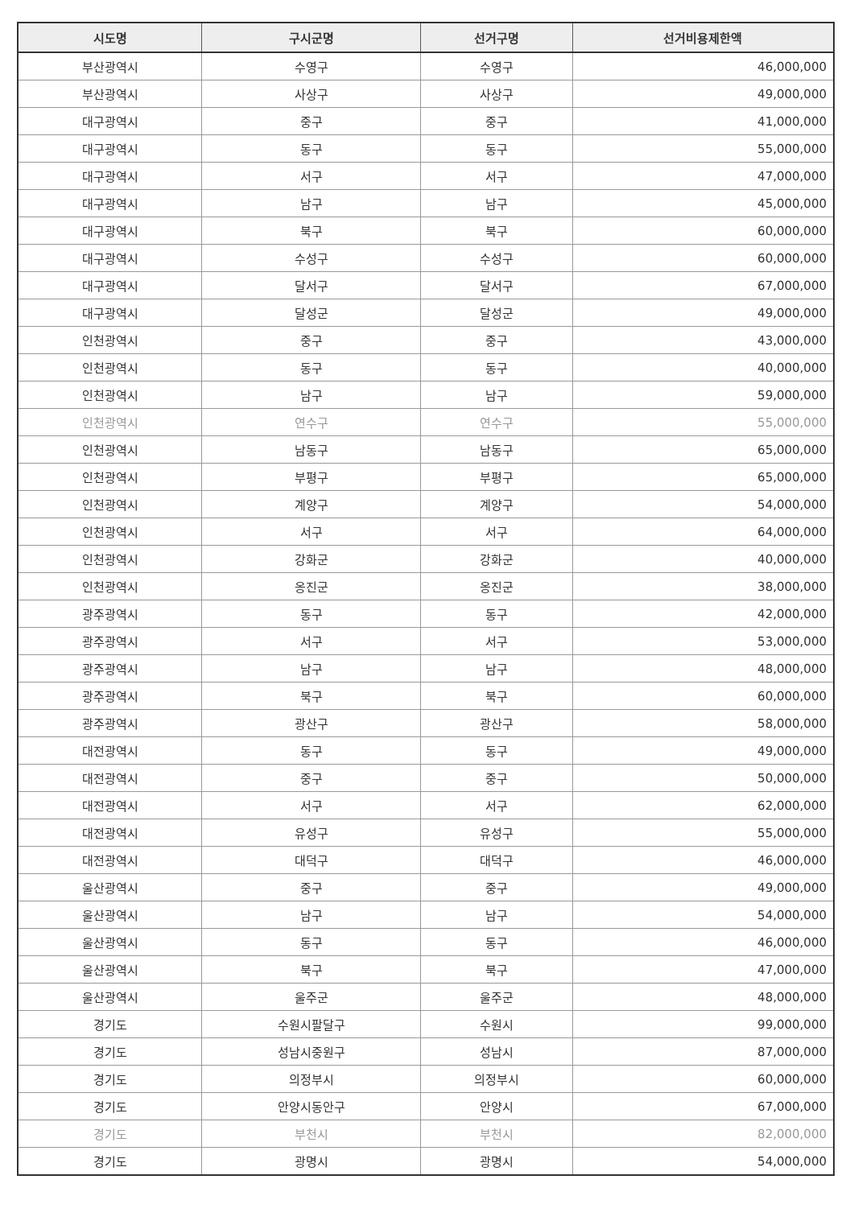| 시도명 | 구시군명 | 선거구명 | 선거비용제한액 |
| --- | --- | --- | --- |
| 부산광역시 | 수영구 | 수영구 | 46,000,000 |
| 부산광역시 | 사상구 | 사상구 | 49,000,000 |
| 대구광역시 | 중구 | 중구 | 41,000,000 |
| 대구광역시 | 동구 | 동구 | 55,000,000 |
| 대구광역시 | 서구 | 서구 | 47,000,000 |
| 대구광역시 | 남구 | 남구 | 45,000,000 |
| 대구광역시 | 북구 | 북구 | 60,000,000 |
| 대구광역시 | 수성구 | 수성구 | 60,000,000 |
| 대구광역시 | 달서구 | 달서구 | 67,000,000 |
| 대구광역시 | 달성군 | 달성군 | 49,000,000 |
| 인천광역시 | 중구 | 중구 | 43,000,000 |
| 인천광역시 | 동구 | 동구 | 40,000,000 |
| 인천광역시 | 남구 | 남구 | 59,000,000 |
| 인천광역시 | 연수구 | 연수구 | 55,000,000 |
| 인천광역시 | 남동구 | 남동구 | 65,000,000 |
| 인천광역시 | 부평구 | 부평구 | 65,000,000 |
| 인천광역시 | 계양구 | 계양구 | 54,000,000 |
| 인천광역시 | 서구 | 서구 | 64,000,000 |
| 인천광역시 | 강화군 | 강화군 | 40,000,000 |
| 인천광역시 | 옹진군 | 옹진군 | 38,000,000 |
| 광주광역시 | 동구 | 동구 | 42,000,000 |
| 광주광역시 | 서구 | 서구 | 53,000,000 |
| 광주광역시 | 남구 | 남구 | 48,000,000 |
| 광주광역시 | 북구 | 북구 | 60,000,000 |
| 광주광역시 | 광산구 | 광산구 | 58,000,000 |
| 대전광역시 | 동구 | 동구 | 49,000,000 |
| 대전광역시 | 중구 | 중구 | 50,000,000 |
| 대전광역시 | 서구 | 서구 | 62,000,000 |
| 대전광역시 | 유성구 | 유성구 | 55,000,000 |
| 대전광역시 | 대덕구 | 대덕구 | 46,000,000 |
| 울산광역시 | 중구 | 중구 | 49,000,000 |
| 울산광역시 | 남구 | 남구 | 54,000,000 |
| 울산광역시 | 동구 | 동구 | 46,000,000 |
| 울산광역시 | 북구 | 북구 | 47,000,000 |
| 울산광역시 | 울주군 | 울주군 | 48,000,000 |
| 경기도 | 수원시팔달구 | 수원시 | 99,000,000 |
| 경기도 | 성남시중원구 | 성남시 | 87,000,000 |
| 경기도 | 의정부시 | 의정부시 | 60,000,000 |
| 경기도 | 안양시동안구 | 안양시 | 67,000,000 |
| 경기도 | 부천시 | 부천시 | 82,000,000 |
| 경기도 | 광명시 | 광명시 | 54,000,000 |